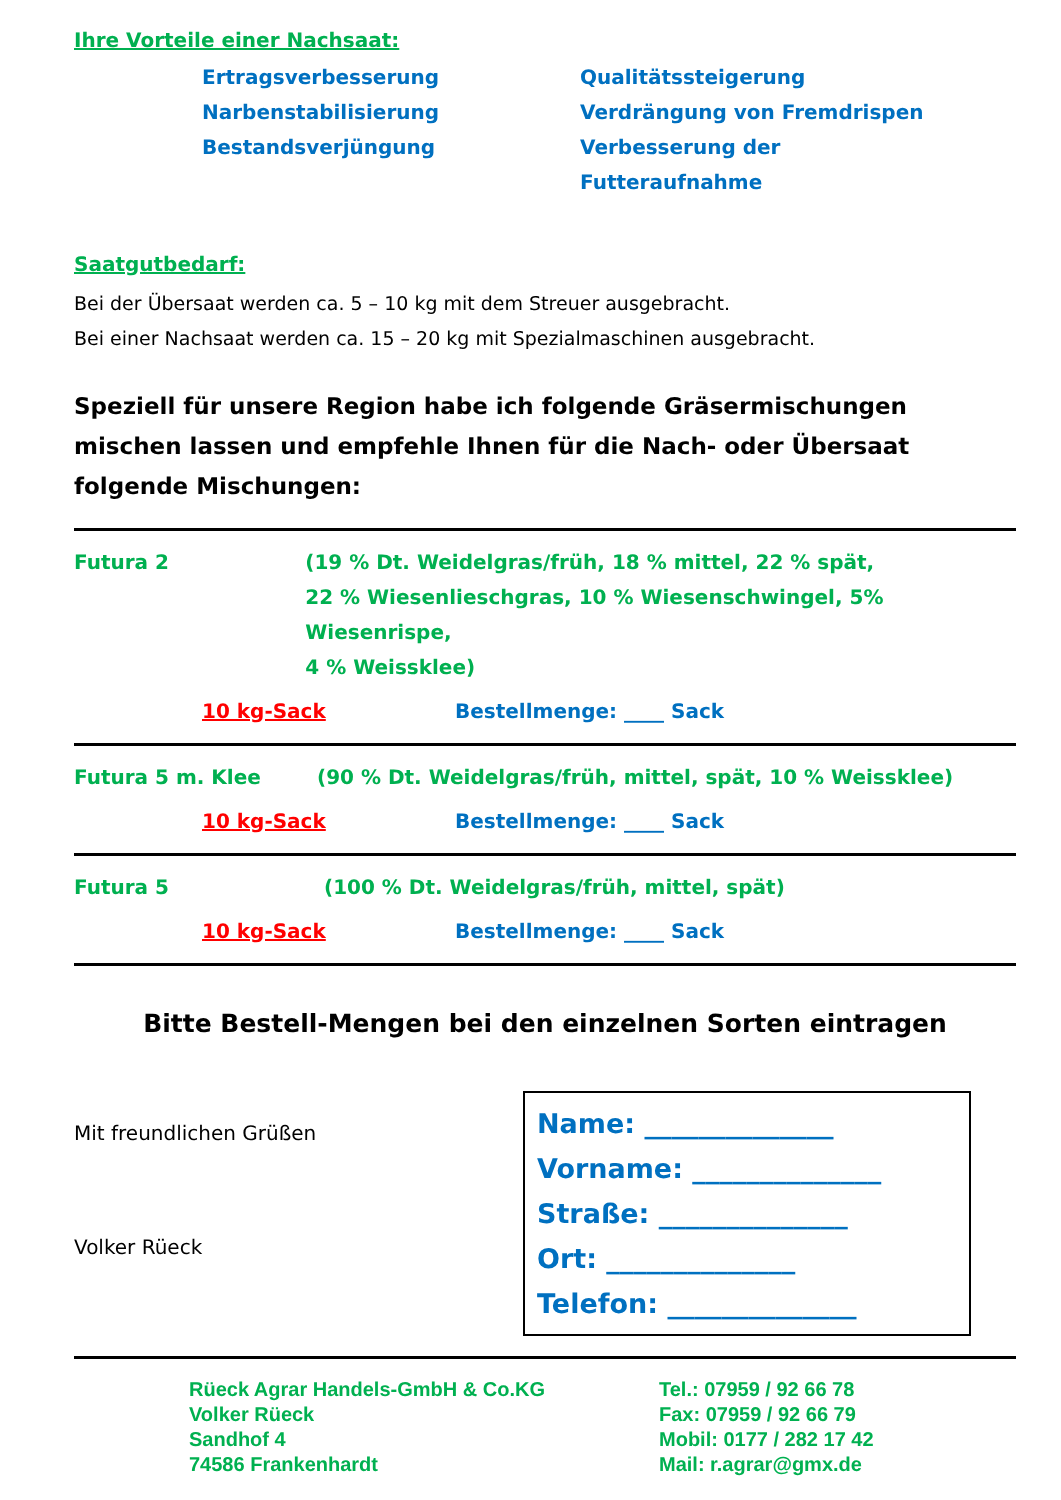Ihre Vorteile einer Nachsaat:
Ertragsverbesserung
Narbenstabilisierung
Bestandsverjüngung
Qualitätssteigerung
Verdrängung von Fremdrispen
Verbesserung der Futteraufnahme
Saatgutbedarf:
Bei der Übersaat werden ca. 5 – 10 kg mit dem Streuer ausgebracht.
Bei einer Nachsaat werden ca. 15 – 20 kg mit Spezialmaschinen ausgebracht.
Speziell für unsere Region habe ich folgende Gräsermischungen mischen lassen und empfehle Ihnen für die Nach- oder Übersaat folgende Mischungen:
Futura 2 (19 % Dt. Weidelgras/früh, 18 % mittel, 22 % spät,
22 % Wiesenlieschgras, 10 % Wiesenschwingel, 5% Wiesenrispe,
4 % Weissklee)
10 kg-Sack Bestellmenge: ____ Sack
Futura 5 m. Klee (90 % Dt. Weidelgras/früh, mittel, spät, 10 % Weissklee)
10 kg-Sack Bestellmenge: ____ Sack
Futura 5 (100 % Dt. Weidelgras/früh, mittel, spät)
10 kg-Sack Bestellmenge: ____ Sack
Bitte Bestell-Mengen bei den einzelnen Sorten eintragen
Mit freundlichen Grüßen
Volker Rüeck
Name: ______________
Vorname: ______________
Straße: ______________
Ort: ______________
Telefon: ______________
Rüeck Agrar Handels-GmbH & Co.KG
Volker Rüeck
Sandhof 4
74586 Frankenhardt
Tel.: 07959 / 92 66 78
Fax: 07959 / 92 66 79
Mobil: 0177 / 282 17 42
Mail: r.agrar@gmx.de